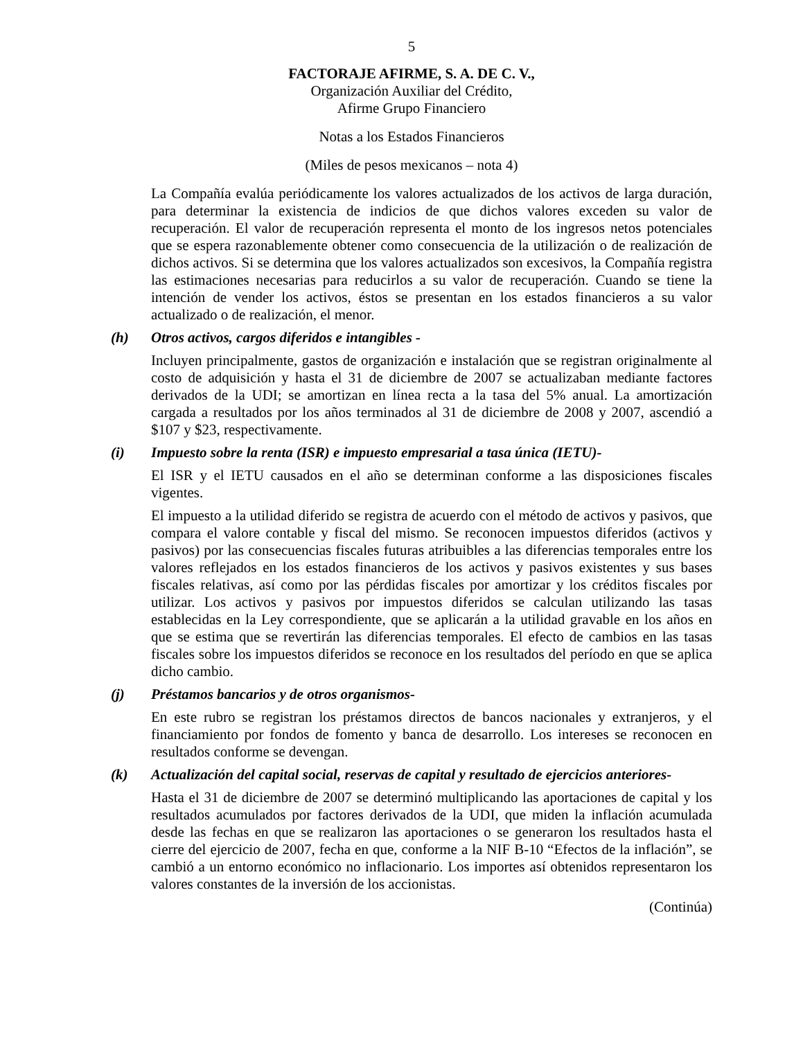5
FACTORAJE AFIRME, S. A. DE C. V.,
Organización Auxiliar del Crédito,
Afirme Grupo Financiero
Notas a los Estados Financieros
(Miles de pesos mexicanos – nota 4)
La Compañía evalúa periódicamente los valores actualizados de los activos de larga duración, para determinar la existencia de indicios de que dichos valores exceden su valor de recuperación. El valor de recuperación representa el monto de los ingresos netos potenciales que se espera razonablemente obtener como consecuencia de la utilización o de realización de dichos activos. Si se determina que los valores actualizados son excesivos, la Compañía registra las estimaciones necesarias para reducirlos a su valor de recuperación. Cuando se tiene la intención de vender los activos, éstos se presentan en los estados financieros a su valor actualizado o de realización, el menor.
(h) Otros activos, cargos diferidos e intangibles -
Incluyen principalmente, gastos de organización e instalación que se registran originalmente al costo de adquisición y hasta el 31 de diciembre de 2007 se actualizaban mediante factores derivados de la UDI; se amortizan en línea recta a la tasa del 5% anual. La amortización cargada a resultados por los años terminados al 31 de diciembre de 2008 y 2007, ascendió a $107 y $23, respectivamente.
(i) Impuesto sobre la renta (ISR) e impuesto empresarial a tasa única (IETU)-
El ISR y el IETU causados en el año se determinan conforme a las disposiciones fiscales vigentes.
El impuesto a la utilidad diferido se registra de acuerdo con el método de activos y pasivos, que compara el valore contable y fiscal del mismo. Se reconocen impuestos diferidos (activos y pasivos) por las consecuencias fiscales futuras atribuibles a las diferencias temporales entre los valores reflejados en los estados financieros de los activos y pasivos existentes y sus bases fiscales relativas, así como por las pérdidas fiscales por amortizar y los créditos fiscales por utilizar. Los activos y pasivos por impuestos diferidos se calculan utilizando las tasas establecidas en la Ley correspondiente, que se aplicarán a la utilidad gravable en los años en que se estima que se revertirán las diferencias temporales. El efecto de cambios en las tasas fiscales sobre los impuestos diferidos se reconoce en los resultados del período en que se aplica dicho cambio.
(j) Préstamos bancarios y de otros organismos-
En este rubro se registran los préstamos directos de bancos nacionales y extranjeros, y el financiamiento por fondos de fomento y banca de desarrollo. Los intereses se reconocen en resultados conforme se devengan.
(k) Actualización del capital social, reservas de capital y resultado de ejercicios anteriores-
Hasta el 31 de diciembre de 2007 se determinó multiplicando las aportaciones de capital y los resultados acumulados por factores derivados de la UDI, que miden la inflación acumulada desde las fechas en que se realizaron las aportaciones o se generaron los resultados hasta el cierre del ejercicio de 2007, fecha en que, conforme a la NIF B-10 “Efectos de la inflación”, se cambió a un entorno económico no inflacionario. Los importes así obtenidos representaron los valores constantes de la inversión de los accionistas.
(Continúa)